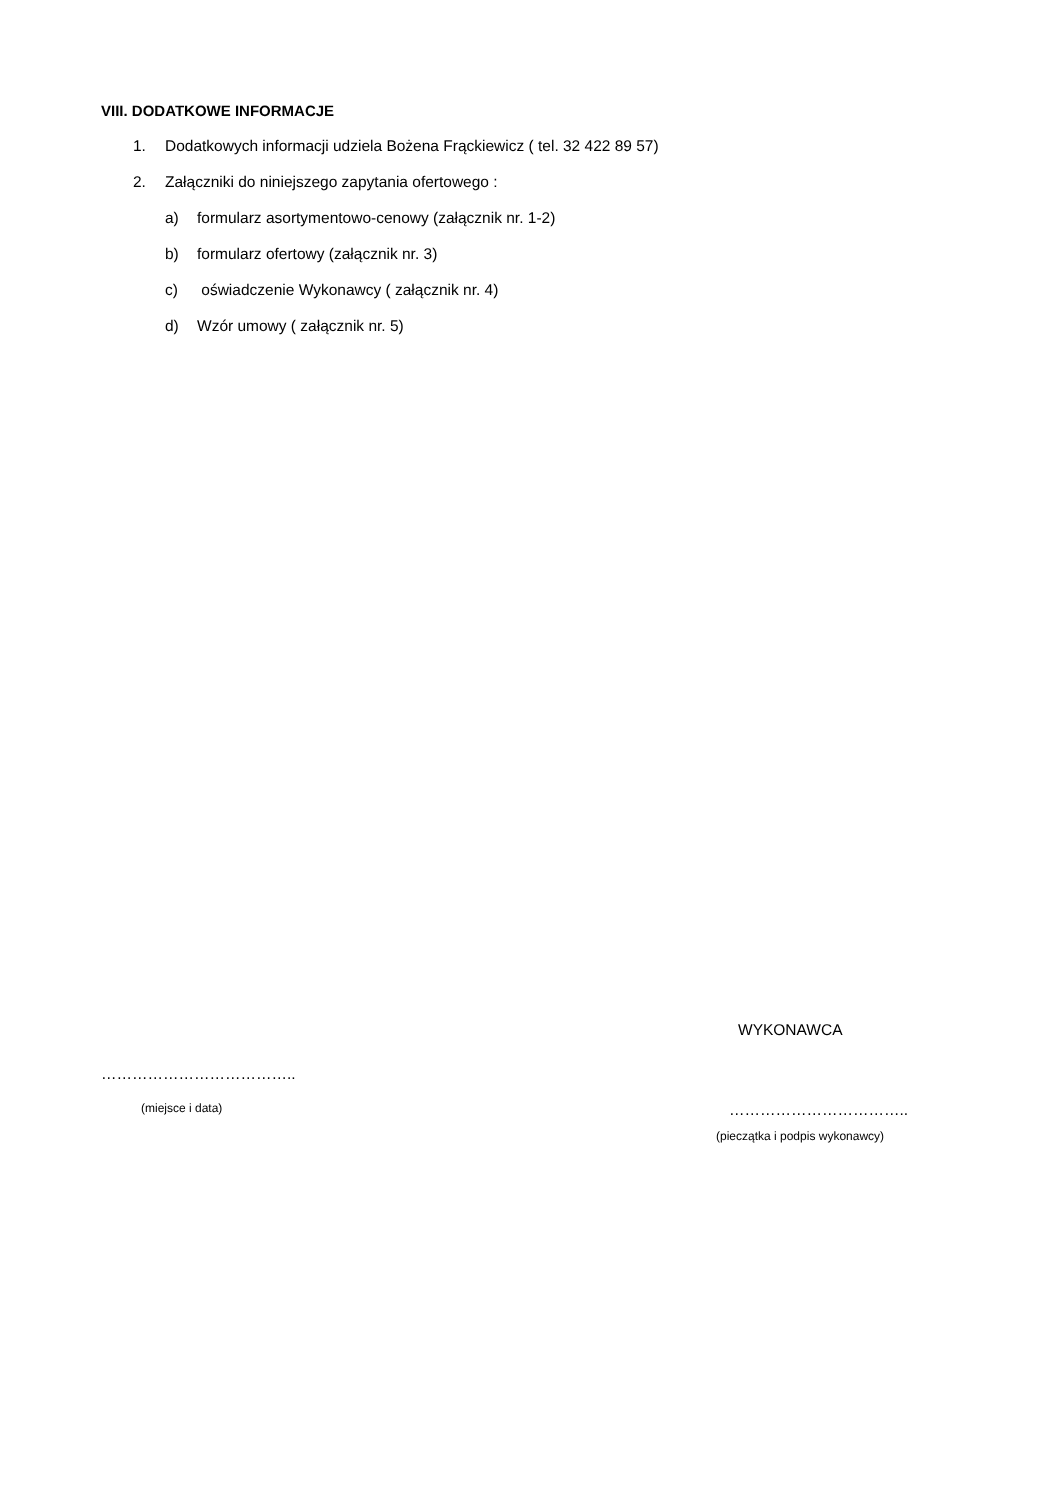VIII. DODATKOWE INFORMACJE
1. Dodatkowych informacji udziela Bożena Frąckiewicz ( tel. 32 422 89 57)
2. Załączniki do niniejszego zapytania ofertowego :
a) formularz asortymentowo-cenowy (załącznik nr. 1-2)
b) formularz ofertowy (załącznik nr. 3)
c) oświadczenie Wykonawcy ( załącznik nr. 4)
d) Wzór umowy ( załącznik nr. 5)
WYKONAWCA
………………………………..
(miejsce i data) ……………………………..
(pieczątka i podpis wykonawcy)